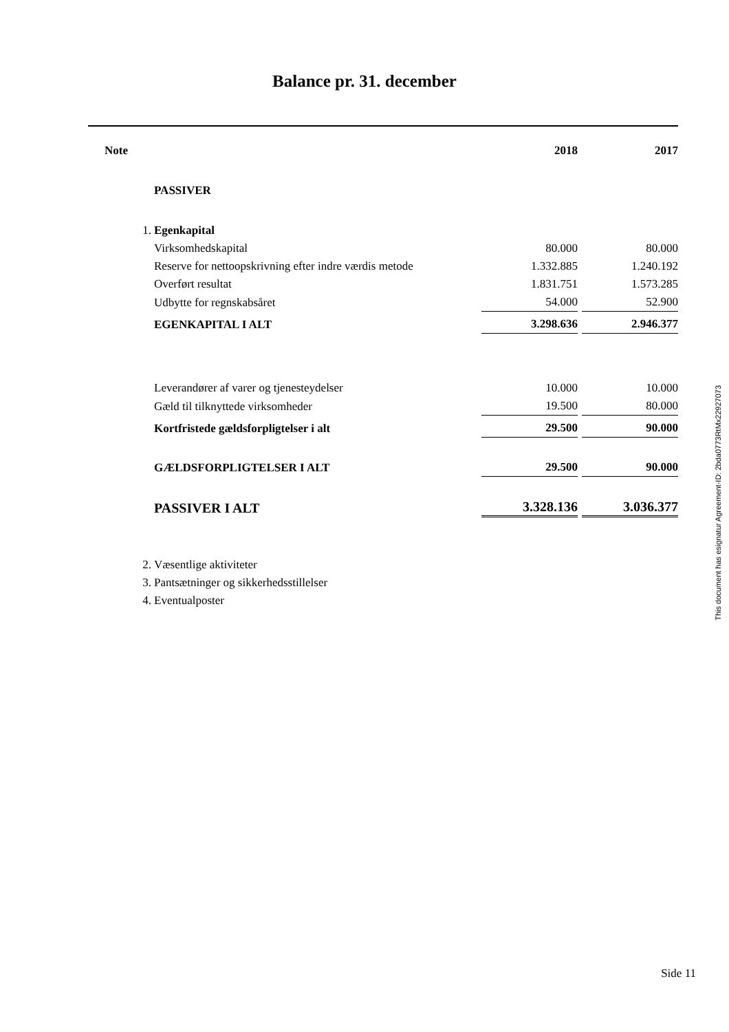Balance pr. 31. december
| Note | | 2018 | | 2017 |
| --- | --- | --- | --- | --- |
| | PASSIVER | | | |
| 1. | Egenkapital | | | |
| | Virksomhedskapital | 80.000 | | 80.000 |
| | Reserve for nettoopskrivning efter indre værdis metode | 1.332.885 | | 1.240.192 |
| | Overført resultat | 1.831.751 | | 1.573.285 |
| | Udbytte for regnskabsåret | 54.000 | | 52.900 |
| | EGENKAPITAL I ALT | 3.298.636 | | 2.946.377 |
| | Leverandører af varer og tjenesteydelser | 10.000 | | 10.000 |
| | Gæld til tilknyttede virksomheder | 19.500 | | 80.000 |
| | Kortfristede gældsforpligtelser i alt | 29.500 | | 90.000 |
| | GÆLDSFORPLIGTELSER I ALT | 29.500 | | 90.000 |
| | PASSIVER I ALT | 3.328.136 | | 3.036.377 |
| 2. | Væsentlige aktiviteter | | | |
| 3. | Pantsætninger og sikkerhedsstillelser | | | |
| 4. | Eventualposter | | | |
This document has esignatur Agreement-ID: 2bda0773RtMx22927073
Side 11